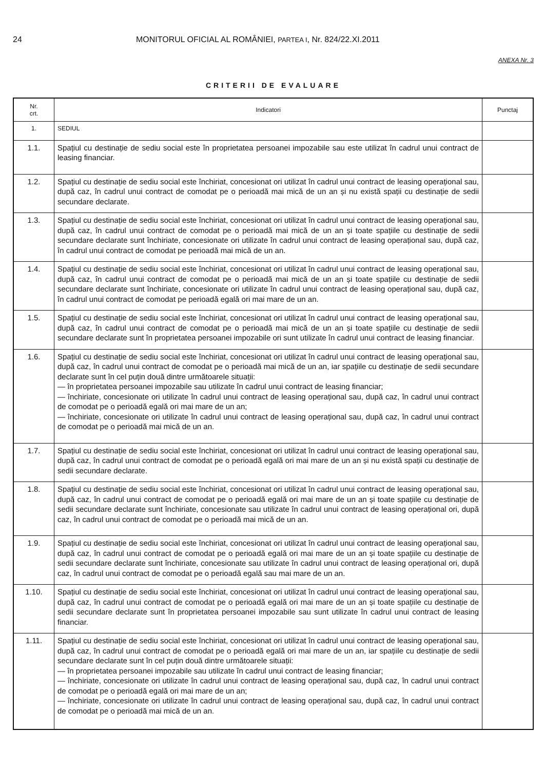24 MONITORUL OFICIAL AL ROMÂNIEI, PARTEA I, Nr. 824/22.XI.2011
ANEXA Nr. 3
CRITERII DE EVALUARE
| Nr. crt. | Indicatori | Punctaj |
| --- | --- | --- |
| 1. | SEDIUL | |
| 1.1. | Spațiul cu destinație de sediu social este în proprietatea persoanei impozabile sau este utilizat în cadrul unui contract de leasing financiar. | |
| 1.2. | Spațiul cu destinație de sediu social este închiriat, concesionat ori utilizat în cadrul unui contract de leasing operațional sau, după caz, în cadrul unui contract de comodat pe o perioadă mai mică de un an și nu există spații cu destinație de sedii secundare declarate. | |
| 1.3. | Spațiul cu destinație de sediu social este închiriat, concesionat ori utilizat în cadrul unui contract de leasing operațional sau, după caz, în cadrul unui contract de comodat pe o perioadă mai mică de un an și toate spațiile cu destinație de sedii secundare declarate sunt închiriate, concesionate ori utilizate în cadrul unui contract de leasing operațional sau, după caz, în cadrul unui contract de comodat pe perioadă mai mică de un an. | |
| 1.4. | Spațiul cu destinație de sediu social este închiriat, concesionat ori utilizat în cadrul unui contract de leasing operațional sau, după caz, în cadrul unui contract de comodat pe o perioadă mai mică de un an și toate spațiile cu destinație de sedii secundare declarate sunt închiriate, concesionate ori utilizate în cadrul unui contract de leasing operațional sau, după caz, în cadrul unui contract de comodat pe perioadă egală ori mai mare de un an. | |
| 1.5. | Spațiul cu destinație de sediu social este închiriat, concesionat ori utilizat în cadrul unui contract de leasing operațional sau, după caz, în cadrul unui contract de comodat pe o perioadă mai mică de un an și toate spațiile cu destinație de sedii secundare declarate sunt în proprietatea persoanei impozabile ori sunt utilizate în cadrul unui contract de leasing financiar. | |
| 1.6. | Spațiul cu destinație de sediu social este închiriat, concesionat ori utilizat în cadrul unui contract de leasing operațional sau, după caz, în cadrul unui contract de comodat pe o perioadă mai mică de un an, iar spațiile cu destinație de sedii secundare declarate sunt în cel puțin două dintre următoarele situații: — în proprietatea persoanei impozabile sau utilizate în cadrul unui contract de leasing financiar; — închiriate, concesionate ori utilizate în cadrul unui contract de leasing operațional sau, după caz, în cadrul unui contract de comodat pe o perioadă egală ori mai mare de un an; — închiriate, concesionate ori utilizate în cadrul unui contract de leasing operațional sau, după caz, în cadrul unui contract de comodat pe o perioadă mai mică de un an. | |
| 1.7. | Spațiul cu destinație de sediu social este închiriat, concesionat ori utilizat în cadrul unui contract de leasing operațional sau, după caz, în cadrul unui contract de comodat pe o perioadă egală ori mai mare de un an și nu există spații cu destinație de sedii secundare declarate. | |
| 1.8. | Spațiul cu destinație de sediu social este închiriat, concesionat ori utilizat în cadrul unui contract de leasing operațional sau, după caz, în cadrul unui contract de comodat pe o perioadă egală ori mai mare de un an și toate spațiile cu destinație de sedii secundare declarate sunt închiriate, concesionate sau utilizate în cadrul unui contract de leasing operațional ori, după caz, în cadrul unui contract de comodat pe o perioadă mai mică de un an. | |
| 1.9. | Spațiul cu destinație de sediu social este închiriat, concesionat ori utilizat în cadrul unui contract de leasing operațional sau, după caz, în cadrul unui contract de comodat pe o perioadă egală ori mai mare de un an și toate spațiile cu destinație de sedii secundare declarate sunt închiriate, concesionate sau utilizate în cadrul unui contract de leasing operațional ori, după caz, în cadrul unui contract de comodat pe o perioadă egală sau mai mare de un an. | |
| 1.10. | Spațiul cu destinație de sediu social este închiriat, concesionat ori utilizat în cadrul unui contract de leasing operațional sau, după caz, în cadrul unui contract de comodat pe o perioadă egală ori mai mare de un an și toate spațiile cu destinație de sedii secundare declarate sunt în proprietatea persoanei impozabile sau sunt utilizate în cadrul unui contract de leasing financiar. | |
| 1.11. | Spațiul cu destinație de sediu social este închiriat, concesionat ori utilizat în cadrul unui contract de leasing operațional sau, după caz, în cadrul unui contract de comodat pe o perioadă egală ori mai mare de un an, iar spațiile cu destinație de sedii secundare declarate sunt în cel puțin două dintre următoarele situații: — în proprietatea persoanei impozabile sau utilizate în cadrul unui contract de leasing financiar; — închiriate, concesionate ori utilizate în cadrul unui contract de leasing operațional sau, după caz, în cadrul unui contract de comodat pe o perioadă egală ori mai mare de un an; — închiriate, concesionate ori utilizate în cadrul unui contract de leasing operațional sau, după caz, în cadrul unui contract de comodat pe o perioadă mai mică de un an. | |